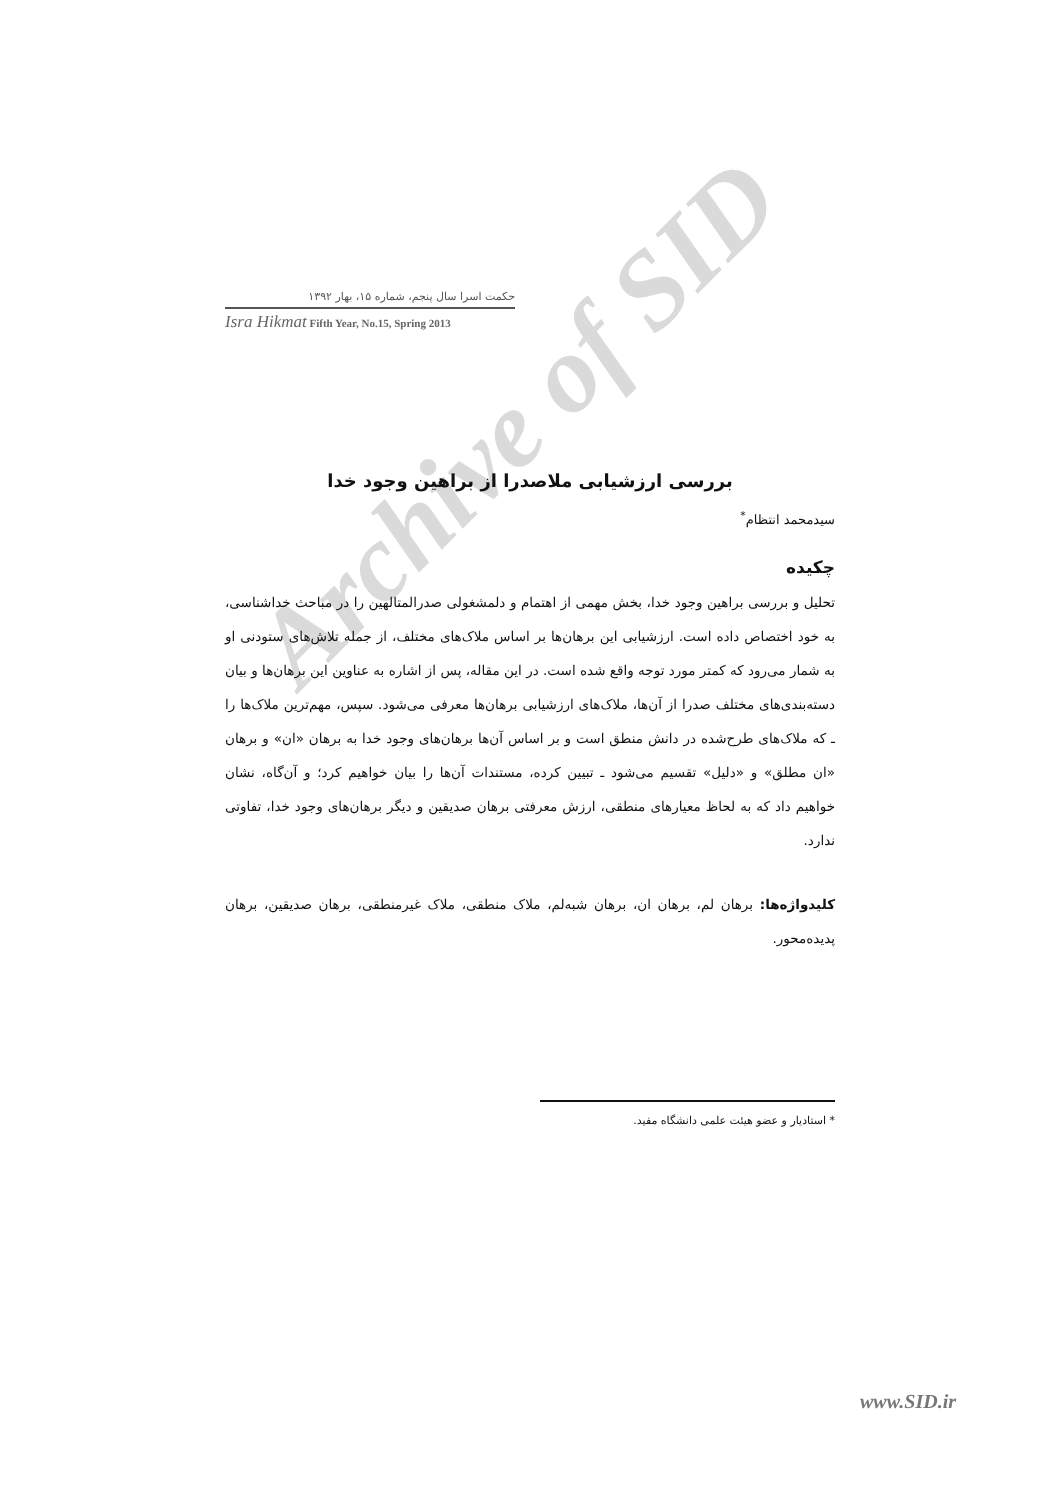Archive of SID
حکمت اسرا سال پنجم، شماره ۱۵، بهار ۱۳۹۲
Isra Hikmat Fifth Year, No.15, Spring 2013
بررسی ارزشیابی ملاصدرا از براهین وجود خدا
سیدمحمد انتظام<sup>*</sup>
چکیده
تحلیل و بررسی براهین وجود خدا، بخش مهمی از اهتمام و دلمشغولی صدرالمتالهین را در مباحث خداشناسی، به خود اختصاص داده است. ارزشیابی این برهان‌ها بر اساس ملاک‌های مختلف، از جمله تلاش‌های ستودنی او به شمار می‌رود که کمتر مورد توجه واقع شده است. در این مقاله، پس از اشاره به عناوین این برهان‌ها و بیان دسته‌بندی‌های مختلف صدرا از آن‌ها، ملاک‌های ارزشیابی برهان‌ها معرفی می‌شود. سپس، مهم‌ترین ملاک‌ها را ـ که ملاک‌های طرح‌شده در دانش منطق است و بر اساس آن‌ها برهان‌های وجود خدا به برهان «ان» و برهان «ان مطلق» و «دلیل» تقسیم می‌شود ـ تبیین کرده، مستندات آن‌ها را بیان خواهیم کرد؛ و آن‌گاه، نشان خواهیم داد که به لحاظ معیارهای منطقی، ارزش معرفتی برهان صدیقین و دیگر برهان‌های وجود خدا، تفاوتی ندارد.
کلیدواژه‌ها: برهان لم، برهان ان، برهان شبه‌لم، ملاک منطقی، ملاک غیرمنطقی، برهان صدیقین، برهان پدیده‌محور.
* استادیار و عضو هیئت علمی دانشگاه مفید.
www.SID.ir